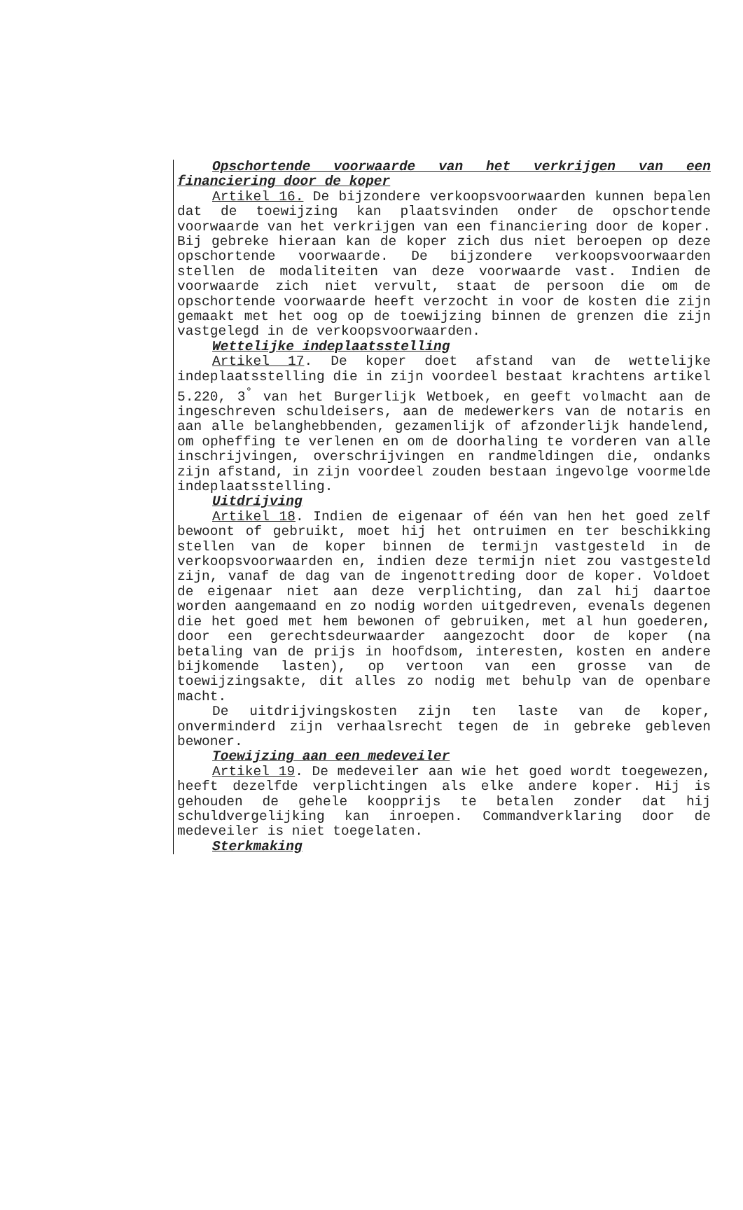Opschortende voorwaarde van het verkrijgen van een financiering door de koper
Artikel 16. De bijzondere verkoopsvoorwaarden kunnen bepalen dat de toewijzing kan plaatsvinden onder de opschortende voorwaarde van het verkrijgen van een financiering door de koper. Bij gebreke hieraan kan de koper zich dus niet beroepen op deze opschortende voorwaarde. De bijzondere verkoopsvoorwaarden stellen de modaliteiten van deze voorwaarde vast. Indien de voorwaarde zich niet vervult, staat de persoon die om de opschortende voorwaarde heeft verzocht in voor de kosten die zijn gemaakt met het oog op de toewijzing binnen de grenzen die zijn vastgelegd in de verkoopsvoorwaarden.
Wettelijke indeplaatsstelling
Artikel 17. De koper doet afstand van de wettelijke indeplaatsstelling die in zijn voordeel bestaat krachtens artikel 5.220, 3<sup>°</sup> van het Burgerlijk Wetboek, en geeft volmacht aan de ingeschreven schuldeisers, aan de medewerkers van de notaris en aan alle belanghebbenden, gezamenlijk of afzonderlijk handelend, om opheffing te verlenen en om de doorhaling te vorderen van alle inschrijvingen, overschrijvingen en randmeldingen die, ondanks zijn afstand, in zijn voordeel zouden bestaan ingevolge voormelde indeplaatsstelling.
Uitdrijving
Artikel 18. Indien de eigenaar of één van hen het goed zelf bewoont of gebruikt, moet hij het ontruimen en ter beschikking stellen van de koper binnen de termijn vastgesteld in de verkoopsvoorwaarden en, indien deze termijn niet zou vastgesteld zijn, vanaf de dag van de ingenottreding door de koper. Voldoet de eigenaar niet aan deze verplichting, dan zal hij daartoe worden aangemaand en zo nodig worden uitgedreven, evenals degenen die het goed met hem bewonen of gebruiken, met al hun goederen, door een gerechtsdeurwaarder aangezocht door de koper (na betaling van de prijs in hoofdsom, interesten, kosten en andere bijkomende lasten), op vertoon van een grosse van de toewijzingsakte, dit alles zo nodig met behulp van de openbare macht.
De uitdrijvingskosten zijn ten laste van de koper, onverminderd zijn verhaalsrecht tegen de in gebreke gebleven bewoner.
Toewijzing aan een medeveiler
Artikel 19. De medeveiler aan wie het goed wordt toegewezen, heeft dezelfde verplichtingen als elke andere koper. Hij is gehouden de gehele koopprijs te betalen zonder dat hij schuldvergelijking kan inroepen. Commandverklaring door de medeveiler is niet toegelaten.
Sterkmaking